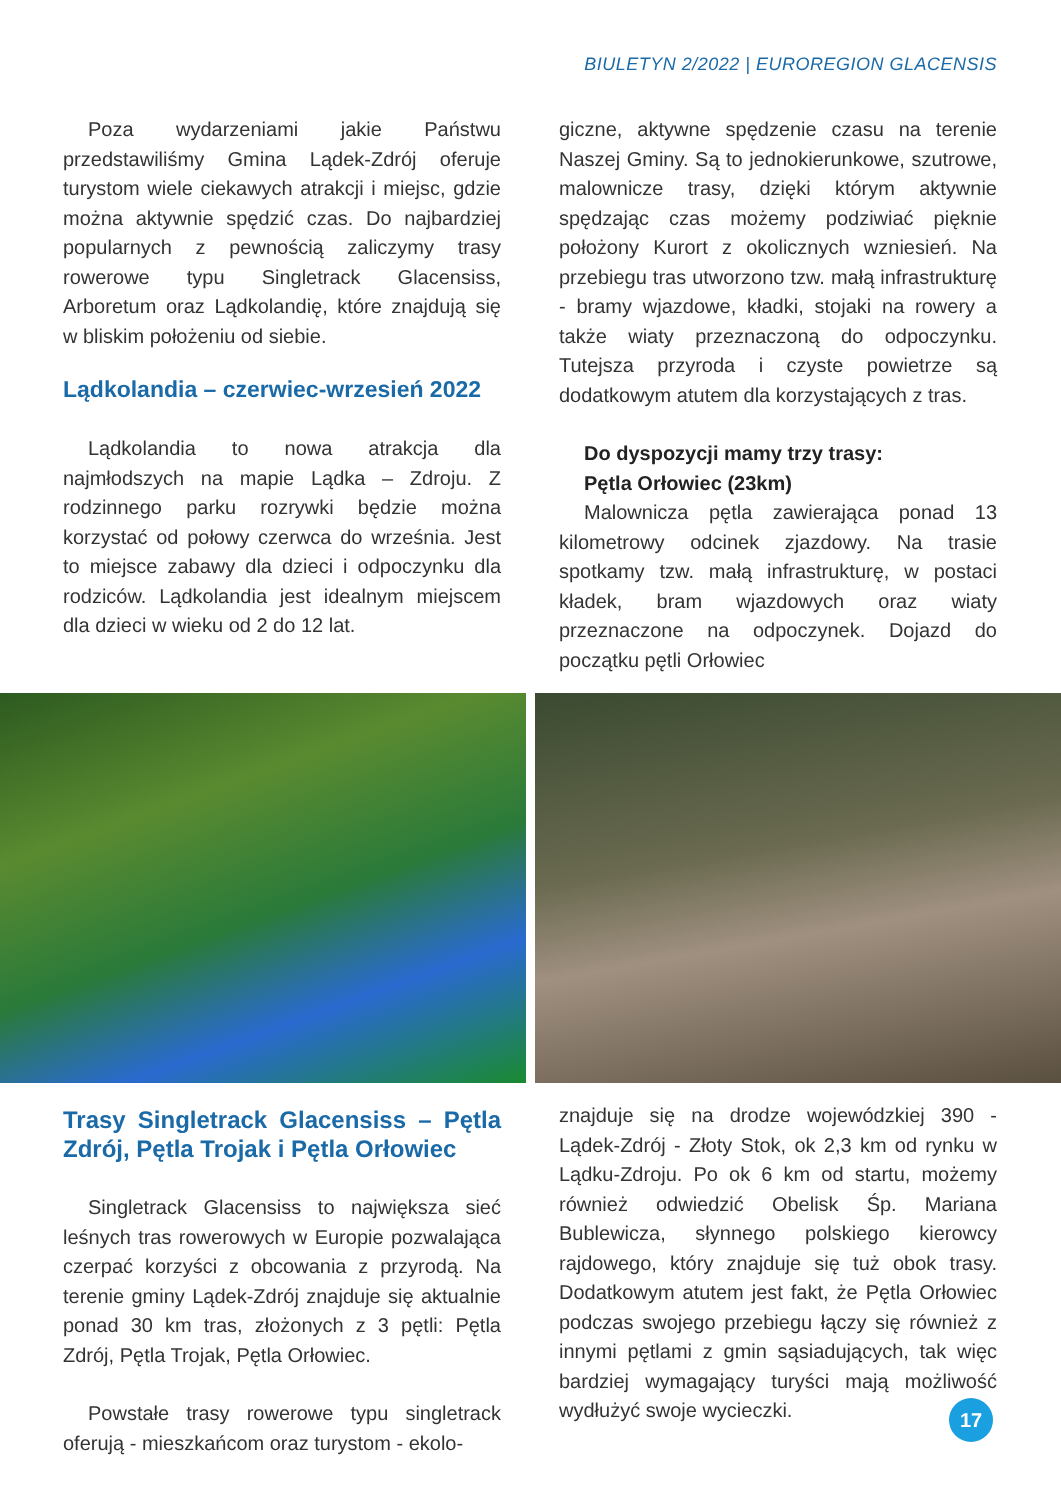BIULETYN 2/2022 | EUROREGION GLACENSIS
Poza wydarzeniami jakie Państwu przedstawiliśmy Gmina Lądek-Zdrój oferuje turystom wiele ciekawych atrakcji i miejsc, gdzie można aktywnie spędzić czas. Do najbardziej popularnych z pewnością zaliczymy trasy rowerowe typu Singletrack Glacensiss, Arboretum oraz Lądkolandię, które znajdują się w bliskim położeniu od siebie.
Lądkolandia – czerwiec-wrzesień 2022
Lądkolandia to nowa atrakcja dla najmłodszych na mapie Lądka – Zdroju. Z rodzinnego parku rozrywki będzie można korzystać od połowy czerwca do września. Jest to miejsce zabawy dla dzieci i odpoczynku dla rodziców. Lądkolandia jest idealnym miejscem dla dzieci w wieku od 2 do 12 lat.
giczne, aktywne spędzenie czasu na terenie Naszej Gminy. Są to jednokierunkowe, szutrowe, malownicze trasy, dzięki którym aktywnie spędzając czas możemy podziwiać pięknie położony Kurort z okolicznych wzniesień. Na przebiegu tras utworzono tzw. małą infrastrukturę - bramy wjazdowe, kładki, stojaki na rowery a także wiaty przeznaczoną do odpoczynku. Tutejsza przyroda i czyste powietrze są dodatkowym atutem dla korzystających z tras.
Do dyspozycji mamy trzy trasy:
Pętla Orłowiec (23km)
Malownicza pętla zawierająca ponad 13 kilometrowy odcinek zjazdowy. Na trasie spotkamy tzw. małą infrastrukturę, w postaci kładek, bram wjazdowych oraz wiaty przeznaczone na odpoczynek. Dojazd do początku pętli Orłowiec
Trasy Singletrack Glacensiss – Pętla Zdrój, Pętla Trojak i Pętla Orłowiec
Singletrack Glacensiss to największa sieć leśnych tras rowerowych w Europie pozwalająca czerpać korzyści z obcowania z przyrodą. Na terenie gminy Lądek-Zdrój znajduje się aktualnie ponad 30 km tras, złożonych z 3 pętli: Pętla Zdrój, Pętla Trojak, Pętla Orłowiec.
Powstałe trasy rowerowe typu singletrack oferują - mieszkańcom oraz turystom - ekolo-
znajduje się na drodze wojewódzkiej 390 - Lądek-Zdrój - Złoty Stok, ok 2,3 km od rynku w Lądku-Zdroju. Po ok 6 km od startu, możemy również odwiedzić Obelisk Śp. Mariana Bublewicza, słynnego polskiego kierowcy rajdowego, który znajduje się tuż obok trasy. Dodatkowym atutem jest fakt, że Pętla Orłowiec podczas swojego przebiegu łączy się również z innymi pętlami z gmin sąsiadujących, tak więc bardziej wymagający turyści mają możliwość wydłużyć swoje wycieczki.
17